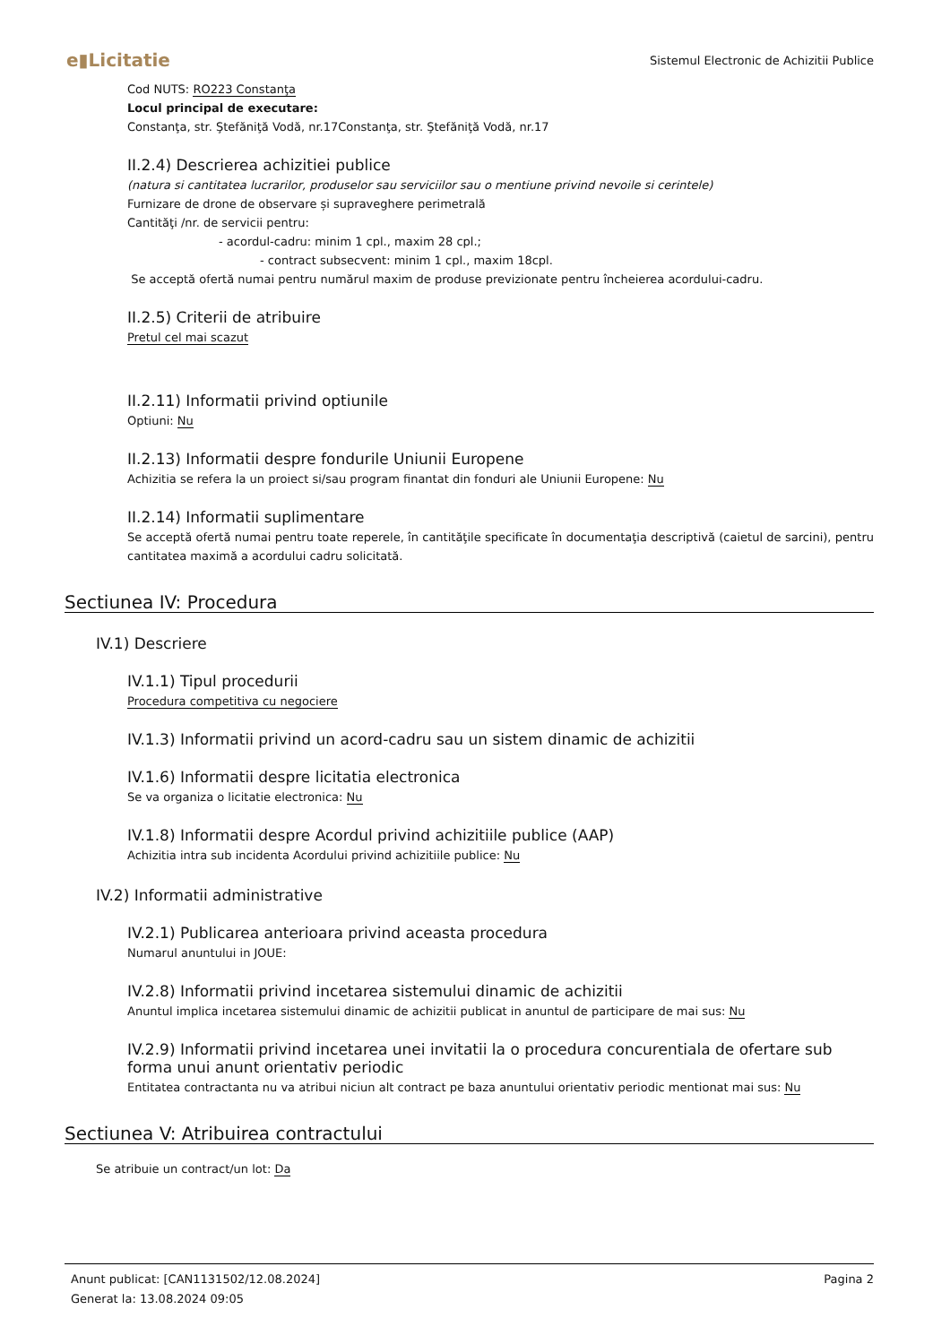e▮Licitatie Sistemul Electronic de Achizitii Publice
Cod NUTS: RO223 Constanţa
Locul principal de executare:
Constanţa, str. Ştefăniţă Vodă, nr.17Constanţa, str. Ştefăniţă Vodă, nr.17
II.2.4) Descrierea achizitiei publice
(natura si cantitatea lucrarilor, produselor sau serviciilor sau o mentiune privind nevoile si cerintele)
Furnizare de drone de observare și supraveghere perimetrală
Cantităţi /nr. de servicii pentru:
- acordul-cadru: minim 1 cpl., maxim 28 cpl.;
- contract subsecvent: minim 1 cpl., maxim 18cpl.
Se acceptă ofertă numai pentru numărul maxim de produse previzionate pentru încheierea acordului-cadru.
II.2.5) Criterii de atribuire
Pretul cel mai scazut
II.2.11) Informatii privind optiunile
Optiuni: Nu
II.2.13) Informatii despre fondurile Uniunii Europene
Achizitia se refera la un proiect si/sau program finantat din fonduri ale Uniunii Europene: Nu
II.2.14) Informatii suplimentare
Se acceptă ofertă numai pentru toate reperele, în cantităţile specificate în documentaţia descriptivă (caietul de sarcini), pentru cantitatea maximă a acordului cadru solicitată.
Sectiunea IV: Procedura
IV.1) Descriere
IV.1.1) Tipul procedurii
Procedura competitiva cu negociere
IV.1.3) Informatii privind un acord-cadru sau un sistem dinamic de achizitii
IV.1.6) Informatii despre licitatia electronica
Se va organiza o licitatie electronica: Nu
IV.1.8) Informatii despre Acordul privind achizitiile publice (AAP)
Achizitia intra sub incidenta Acordului privind achizitiile publice: Nu
IV.2) Informatii administrative
IV.2.1) Publicarea anterioara privind aceasta procedura
Numarul anuntului in JOUE:
IV.2.8) Informatii privind incetarea sistemului dinamic de achizitii
Anuntul implica incetarea sistemului dinamic de achizitii publicat in anuntul de participare de mai sus: Nu
IV.2.9) Informatii privind incetarea unei invitatii la o procedura concurentiala de ofertare sub forma unui anunt orientativ periodic
Entitatea contractanta nu va atribui niciun alt contract pe baza anuntului orientativ periodic mentionat mai sus: Nu
Sectiunea V: Atribuirea contractului
Se atribuie un contract/un lot: Da
Anunt publicat: [CAN1131502/12.08.2024]
Generat la: 13.08.2024 09:05
Pagina 2